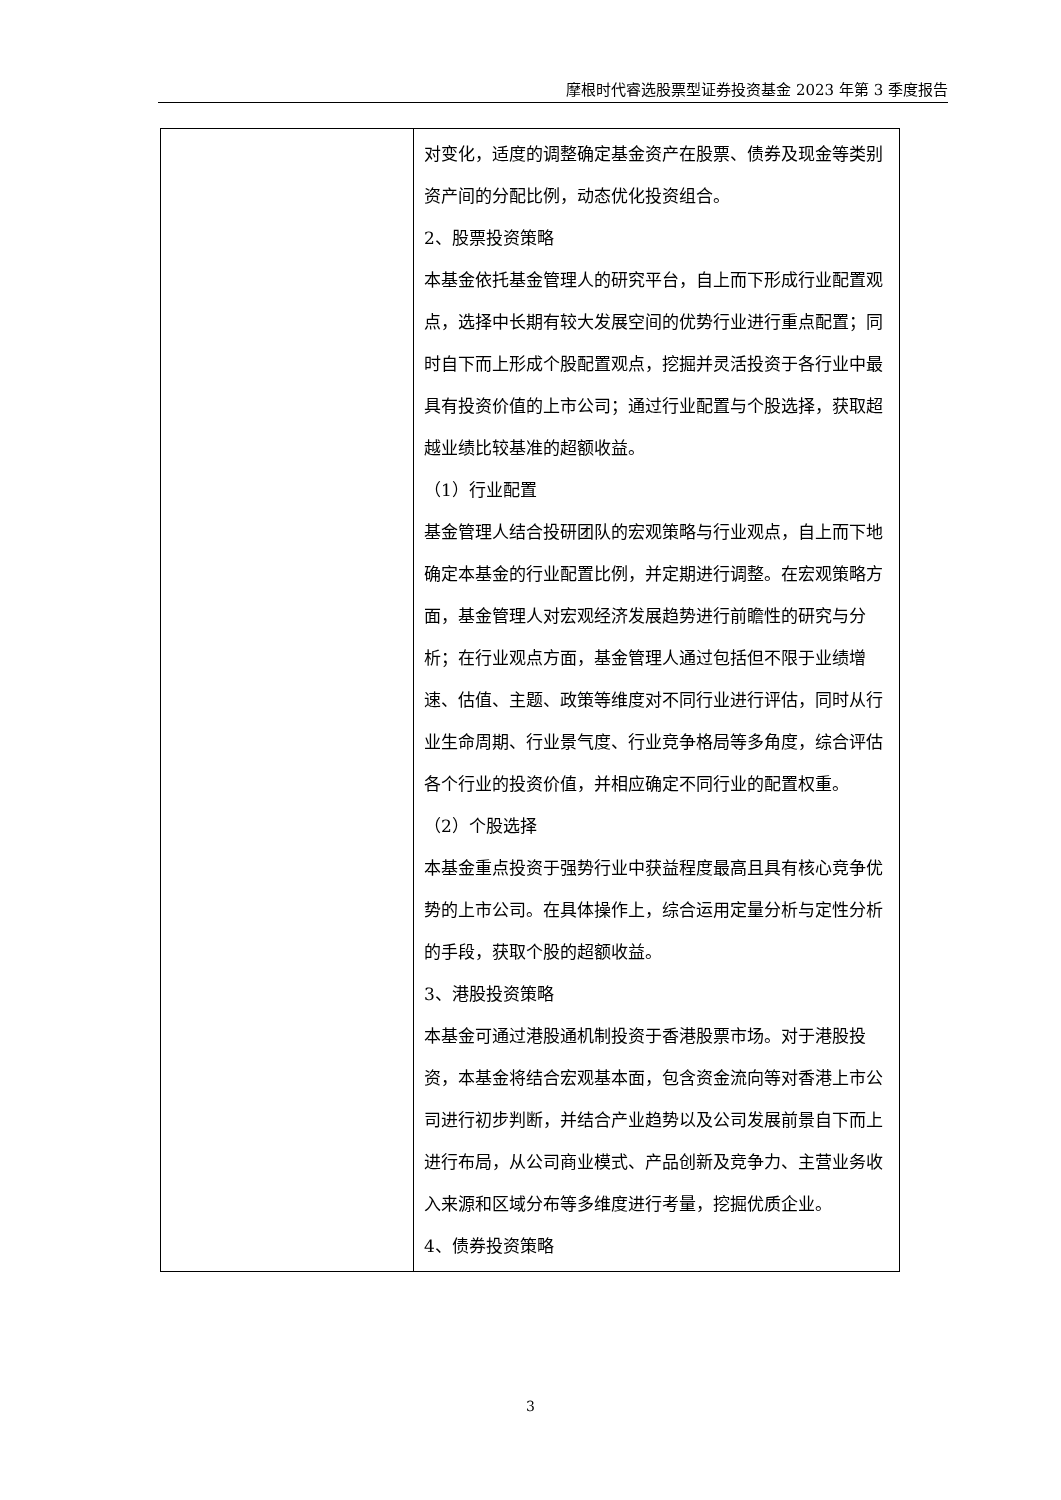摩根时代睿选股票型证券投资基金 2023 年第 3 季度报告
| | 对变化，适度的调整确定基金资产在股票、债券及现金等类别资产间的分配比例，动态优化投资组合。 2、股票投资策略 本基金依托基金管理人的研究平台，自上而下形成行业配置观点，选择中长期有较大发展空间的优势行业进行重点配置；同时自下而上形成个股配置观点，挖掘并灵活投资于各行业中最具有投资价值的上市公司；通过行业配置与个股选择，获取超越业绩比较基准的超额收益。 （1）行业配置 基金管理人结合投研团队的宏观策略与行业观点，自上而下地确定本基金的行业配置比例，并定期进行调整。在宏观策略方面，基金管理人对宏观经济发展趋势进行前瞻性的研究与分析；在行业观点方面，基金管理人通过包括但不限于业绩增速、估值、主题、政策等维度对不同行业进行评估，同时从行业生命周期、行业景气度、行业竞争格局等多角度，综合评估各个行业的投资价值，并相应确定不同行业的配置权重。 （2）个股选择 本基金重点投资于强势行业中获益程度最高且具有核心竞争优势的上市公司。在具体操作上，综合运用定量分析与定性分析的手段，获取个股的超额收益。 3、港股投资策略 本基金可通过港股通机制投资于香港股票市场。对于港股投资，本基金将结合宏观基本面，包含资金流向等对香港上市公司进行初步判断，并结合产业趋势以及公司发展前景自下而上进行布局，从公司商业模式、产品创新及竞争力、主营业务收入来源和区域分布等多维度进行考量，挖掘优质企业。 4、债券投资策略 |
3